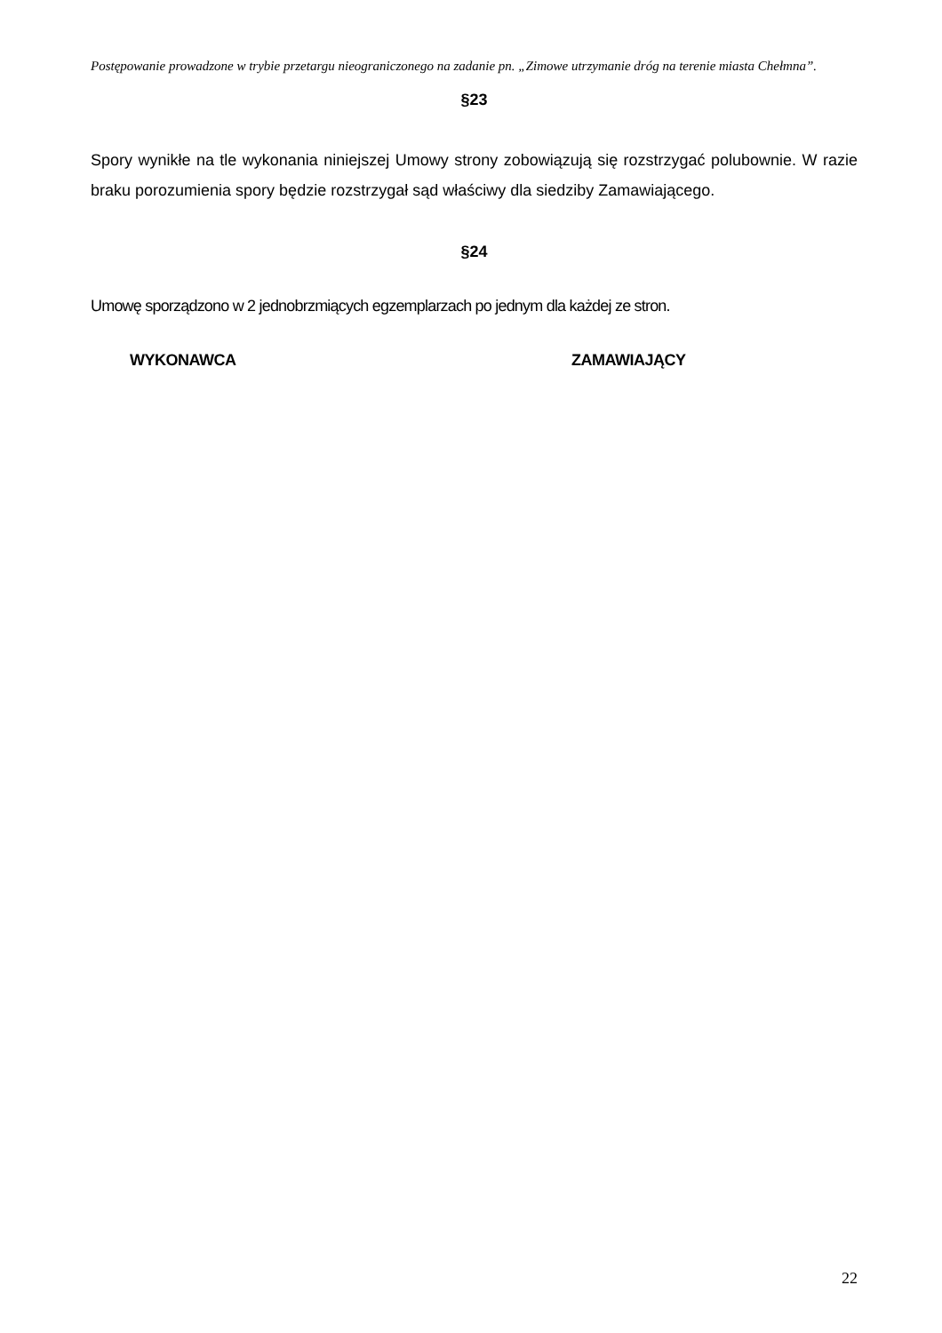Postępowanie prowadzone w trybie przetargu nieograniczonego na zadanie pn. „Zimowe utrzymanie dróg na terenie miasta Chełmna”.
§23
Spory wynikłe na tle wykonania niniejszej Umowy strony zobowiązują się rozstrzygać polubownie. W razie braku porozumienia spory będzie rozstrzygał sąd właściwy dla siedziby Zamawiającego.
§24
Umowę sporządzono w 2 jednobrzmiących egzemplarzach po jednym dla każdej ze stron.
WYKONAWCA ZAMAWIAJĄCY
22